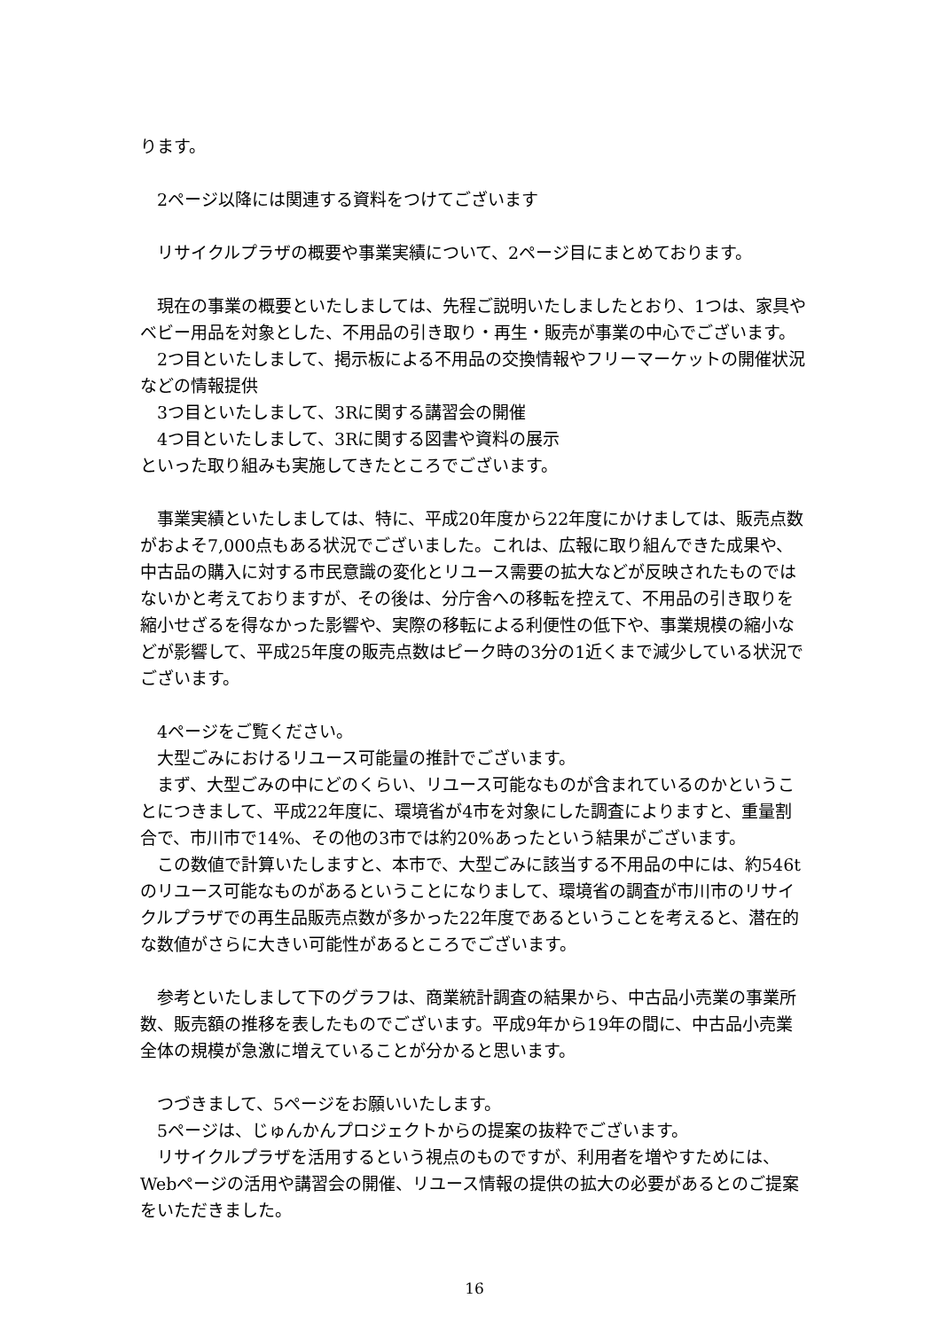ります。
2ページ以降には関連する資料をつけてございます
リサイクルプラザの概要や事業実績について、2ページ目にまとめております。
現在の事業の概要といたしましては、先程ご説明いたしましたとおり、1つは、家具やベビー用品を対象とした、不用品の引き取り・再生・販売が事業の中心でございます。
2つ目といたしまして、掲示板による不用品の交換情報やフリーマーケットの開催状況などの情報提供
3つ目といたしまして、3Rに関する講習会の開催
4つ目といたしまして、3Rに関する図書や資料の展示
といった取り組みも実施してきたところでございます。
事業実績といたしましては、特に、平成20年度から22年度にかけましては、販売点数がおよそ7,000点もある状況でございました。これは、広報に取り組んできた成果や、中古品の購入に対する市民意識の変化とリユース需要の拡大などが反映されたものではないかと考えておりますが、その後は、分庁舎への移転を控えて、不用品の引き取りを縮小せざるを得なかった影響や、実際の移転による利便性の低下や、事業規模の縮小などが影響して、平成25年度の販売点数はピーク時の3分の1近くまで減少している状況でございます。
4ページをご覧ください。
大型ごみにおけるリユース可能量の推計でございます。
まず、大型ごみの中にどのくらい、リユース可能なものが含まれているのかということにつきまして、平成22年度に、環境省が4市を対象にした調査によりますと、重量割合で、市川市で14%、その他の3市では約20%あったという結果がございます。
この数値で計算いたしますと、本市で、大型ごみに該当する不用品の中には、約546tのリユース可能なものがあるということになりまして、環境省の調査が市川市のリサイクルプラザでの再生品販売点数が多かった22年度であるということを考えると、潜在的な数値がさらに大きい可能性があるところでございます。
参考といたしまして下のグラフは、商業統計調査の結果から、中古品小売業の事業所数、販売額の推移を表したものでございます。平成9年から19年の間に、中古品小売業全体の規模が急激に増えていることが分かると思います。
つづきまして、5ページをお願いいたします。
5ページは、じゅんかんプロジェクトからの提案の抜粋でございます。
リサイクルプラザを活用するという視点のものですが、利用者を増やすためには、Webページの活用や講習会の開催、リユース情報の提供の拡大の必要があるとのご提案をいただきました。
16